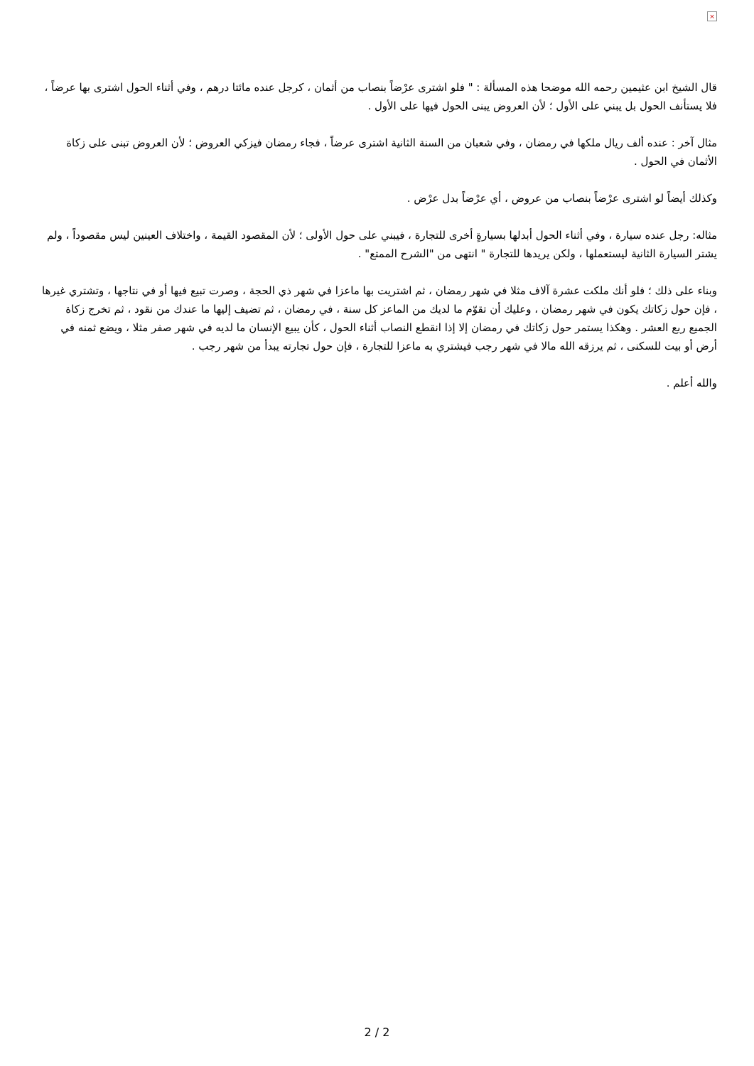×
قال الشيخ ابن عثيمين رحمه الله موضحا هذه المسألة : " فلو اشترى عرْضاً بنصاب من أثمان ، كرجل عنده مائتا درهم ، وفي أثناء الحول اشترى بها عرضاً ، فلا يستأنف الحول بل يبني على الأول ؛ لأن العروض يبنى الحول فيها على الأول .
مثال آخر : عنده ألف ريال ملكها في رمضان ، وفي شعبان من السنة الثانية اشترى عرضاً ، فجاء رمضان فيزكي العروض ؛ لأن العروض تبنى على زكاة الأثمان في الحول .
وكذلك أيضاً لو اشترى عرْضاً بنصاب من عروض ، أي عرْضاً بدل عرْض .
مثاله: رجل عنده سيارة ، وفي أثناء الحول أبدلها بسيارةٍ أخرى للتجارة ، فيبني على حول الأولى ؛ لأن المقصود القيمة ، واختلاف العينين ليس مقصوداً ، ولم يشتر السيارة الثانية ليستعملها ، ولكن يريدها للتجارة " انتهى من "الشرح الممتع" .
وبناء على ذلك ؛ فلو أنك ملكت عشرة آلاف مثلا في شهر رمضان ، ثم اشتريت بها ماعزا في شهر ذي الحجة ، وصرت تبيع فيها أو في نتاجها ، وتشتري غيرها ، فإن حول زكاتك يكون في شهر رمضان ، وعليك أن تقوّم ما لديك من الماعز كل سنة ، في رمضان ، ثم تضيف إليها ما عندك من نقود ، ثم تخرج زكاة الجميع ربع العشر . وهكذا يستمر حول زكاتك في رمضان إلا إذا انقطع النصاب أثناء الحول ، كأن يبيع الإنسان ما لديه في شهر صفر مثلا ، ويضع ثمنه في أرض أو بيت للسكنى ، ثم يرزقه الله مالا في شهر رجب فيشتري به ماعزا للتجارة ، فإن حول تجارته يبدأ من شهر رجب .
والله أعلم .
2 / 2